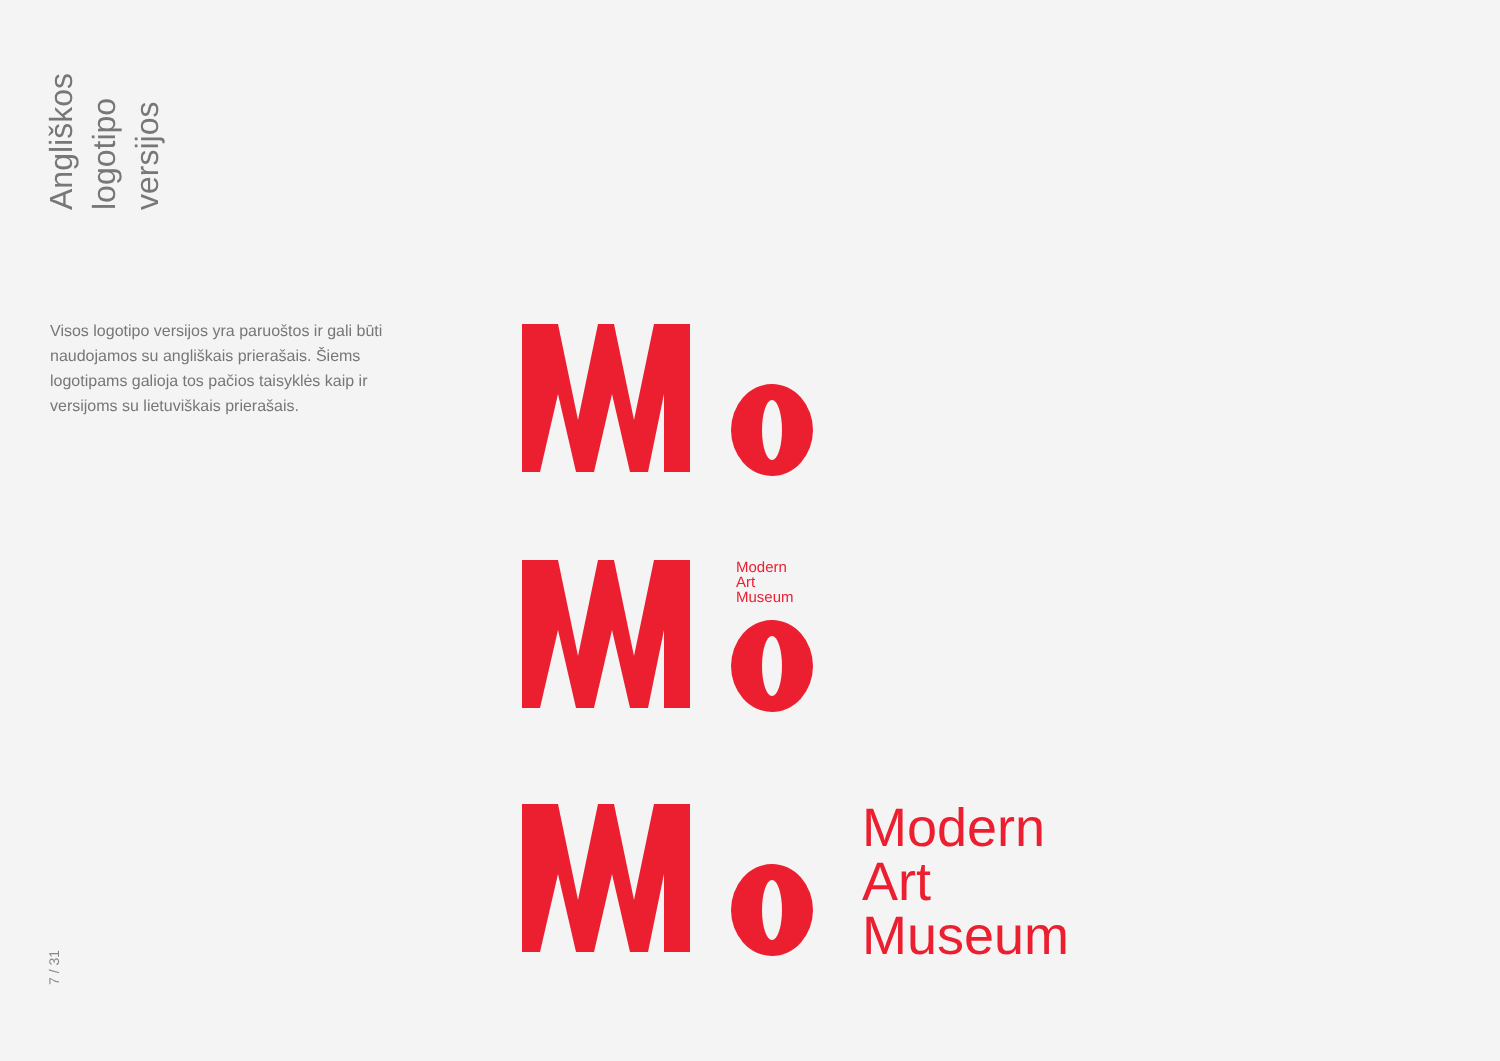Angliškos logotipo versijos
Visos logotipo versijos yra paruoštos ir gali būti naudojamos su angliškais prierašais. Šiems logotipams galioja tos pačios taisyklės kaip ir versijoms su lietuviškais prierašais.
Modern
Art
Museum
Modern
Art
Museum
7 / 31